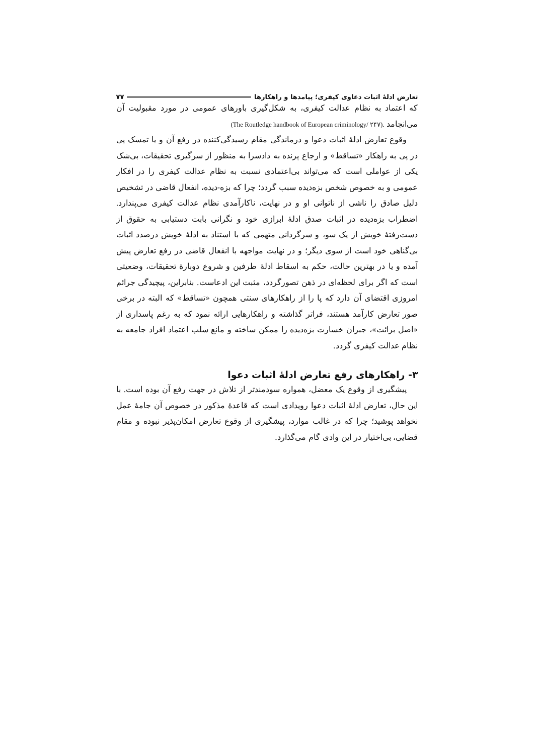تعارض ادلهٔ اثبات دعاوی کیفری؛ پیامدها و راهکارها ۷۷
که اعتماد به نظام عدالت کیفری، به شکل‌گیری باورهای عمومی در مورد مقبولیت آن می‌انجامد (The Routledge handbook of European criminology/ ۲۴۷).
وقوع تعارض ادلهٔ اثبات دعوا و درماندگی مقام رسیدگی‌کننده در رفع آن و یا تمسک پی در پی به راهکار «تساقط» و ارجاع پرنده به دادسرا به منظور از سرگیری تحقیقات، بی‌شک یکی از عواملی است که می‌تواند بی‌اعتمادی نسبت به نظام عدالت کیفری را در افکار عمومی و به خصوص شخص بزه‌دیده سبب گردد؛ چرا که بزه-دیده، انفعال قاضی در تشخیص دلیل صادق را ناشی از ناتوانی او و در نهایت، ناکارآمدی نظام عدالت کیفری می‌پندارد. اضطراب بزه‌دیده در اثبات صدق ادلهٔ ابرازی خود و نگرانی بابت دستیابی به حقوق از دست‌رفتهٔ خویش از یک سو، و سرگردانی متهمی که با استناد به ادلهٔ خویش درصدد اثبات بی‌گناهی خود است از سوی دیگر؛ و در نهایت مواجهه با انفعال قاضی در رفع تعارض پیش آمده و یا در بهترین حالت، حکم به اسقاط ادلهٔ طرفین و شروع دوبارهٔ تحقیقات، وضعیتی است که اگر برای لحظه‌ای در ذهن تصورگردد، مثبت این ادعاست. بنابراین، پیچیدگی جرائم امروزی اقتضای آن دارد که پا را از راهکارهای سنتی همچون «تساقط» که البته در برخی صور تعارض کارآمد هستند، فراتر گذاشته و راهکارهایی ارائه نمود که به رغم پاسداری از «اصل برائت»، جبران خسارت بزه‌دیده را ممکن ساخته و مانع سلب اعتماد افراد جامعه به نظام عدالت کیفری گردد.
۳- راهکارهای رفع تعارض ادلهٔ اثبات دعوا
پیشگیری از وقوع یک معضل، همواره سودمندتر از تلاش در جهت رفع آن بوده است. با این حال، تعارض ادلهٔ اثبات دعوا رویدادی است که قاعدهٔ مذکور در خصوص آن جامهٔ عمل نخواهد پوشید؛ چرا که در غالب موارد، پیشگیری از وقوع تعارض امکان‌پذیر نبوده و مقام قضایی، بی‌اختیار در این وادی گام می‌گذارد.